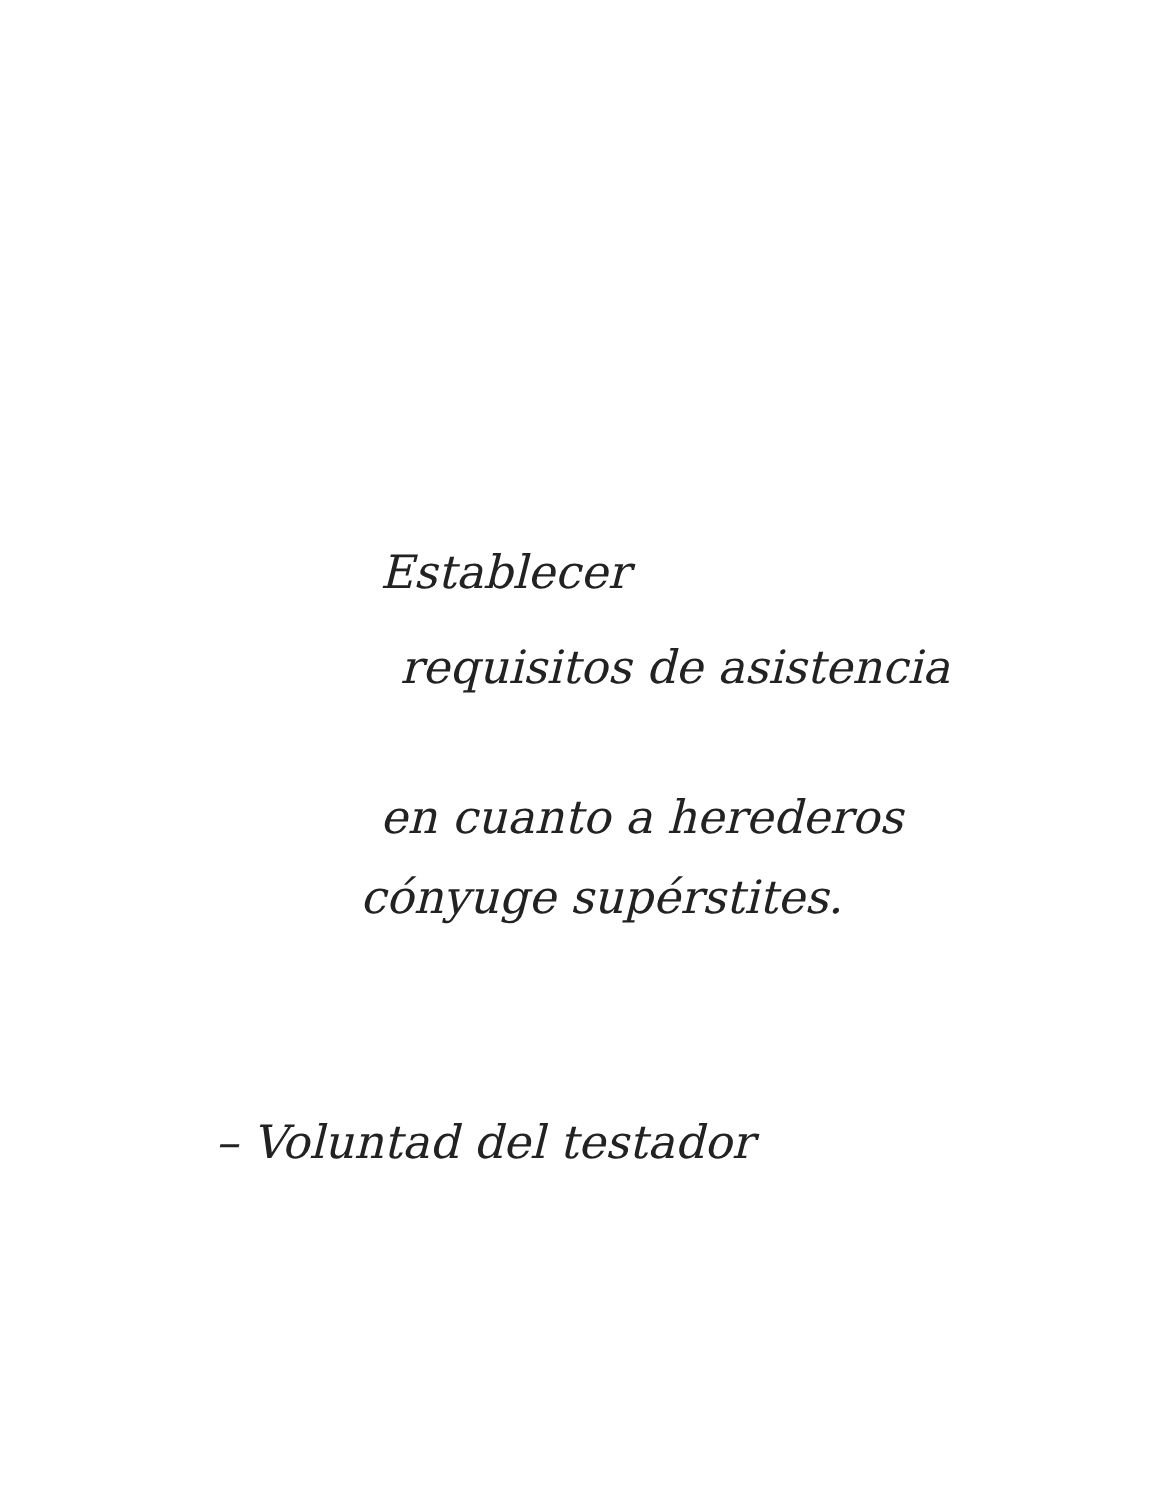Establecer
requisitos de asistencia
en cuanto a herederos
cónyuge supérstites.
– Voluntad del testador